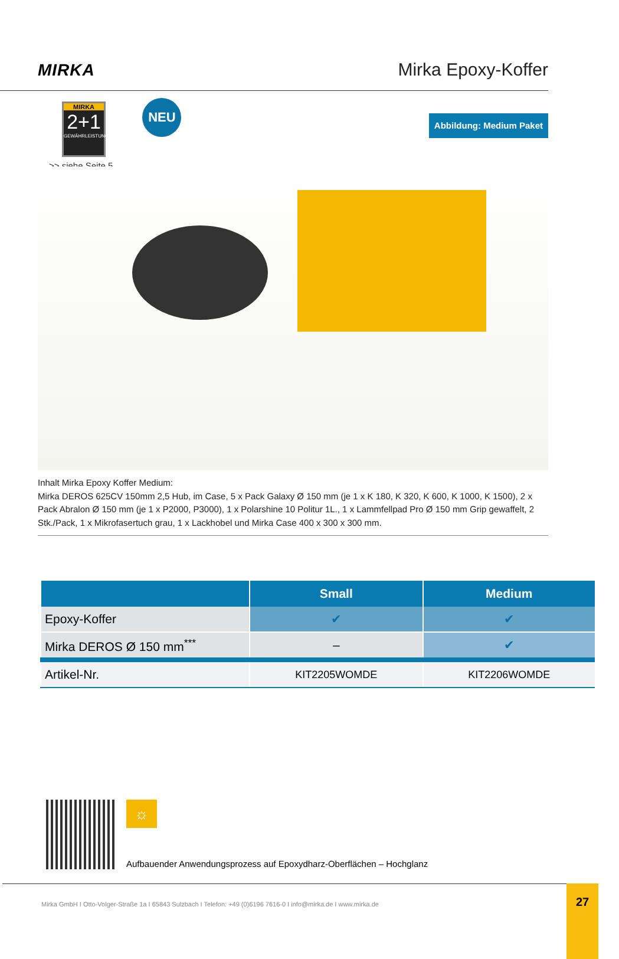MIRKA
Mirka Epoxy-Koffer
MIRKA
2+1
GEWÄHRLEISTUNG
>> siehe Seite 5
NEU
Abbildung: Medium Paket
Inhalt Mirka Epoxy Koffer Medium:
Mirka DEROS 625CV 150mm 2,5 Hub, im Case, 5 x Pack Galaxy Ø 150 mm (je 1 x K 180, K 320, K 600, K 1000, K 1500), 2 x Pack Abralon Ø 150 mm (je 1 x P2000, P3000), 1 x Polarshine 10 Politur 1L., 1 x Lammfellpad Pro Ø 150 mm Grip gewaffelt, 2 Stk./Pack, 1 x Mikrofasertuch grau, 1 x Lackhobel und Mirka Case 400 x 300 x 300 mm.
| | Small | Medium |
| --- | --- | --- |
| Epoxy-Koffer | ✔ | ✔ |
| Mirka DEROS Ø 150 mm<sup>***</sup> | – | ✔ |
| Artikel-Nr. | KIT2205WOMDE | KIT2206WOMDE |
☼
Aufbauender Anwendungsprozess auf Epoxydharz-Oberflächen – Hochglanz
Mirka GmbH I Otto-Volger-Straße 1a I 65843 Sulzbach I Telefon: +49 (0)6196 7616-0 I info@mirka.de I www.mirka.de
27